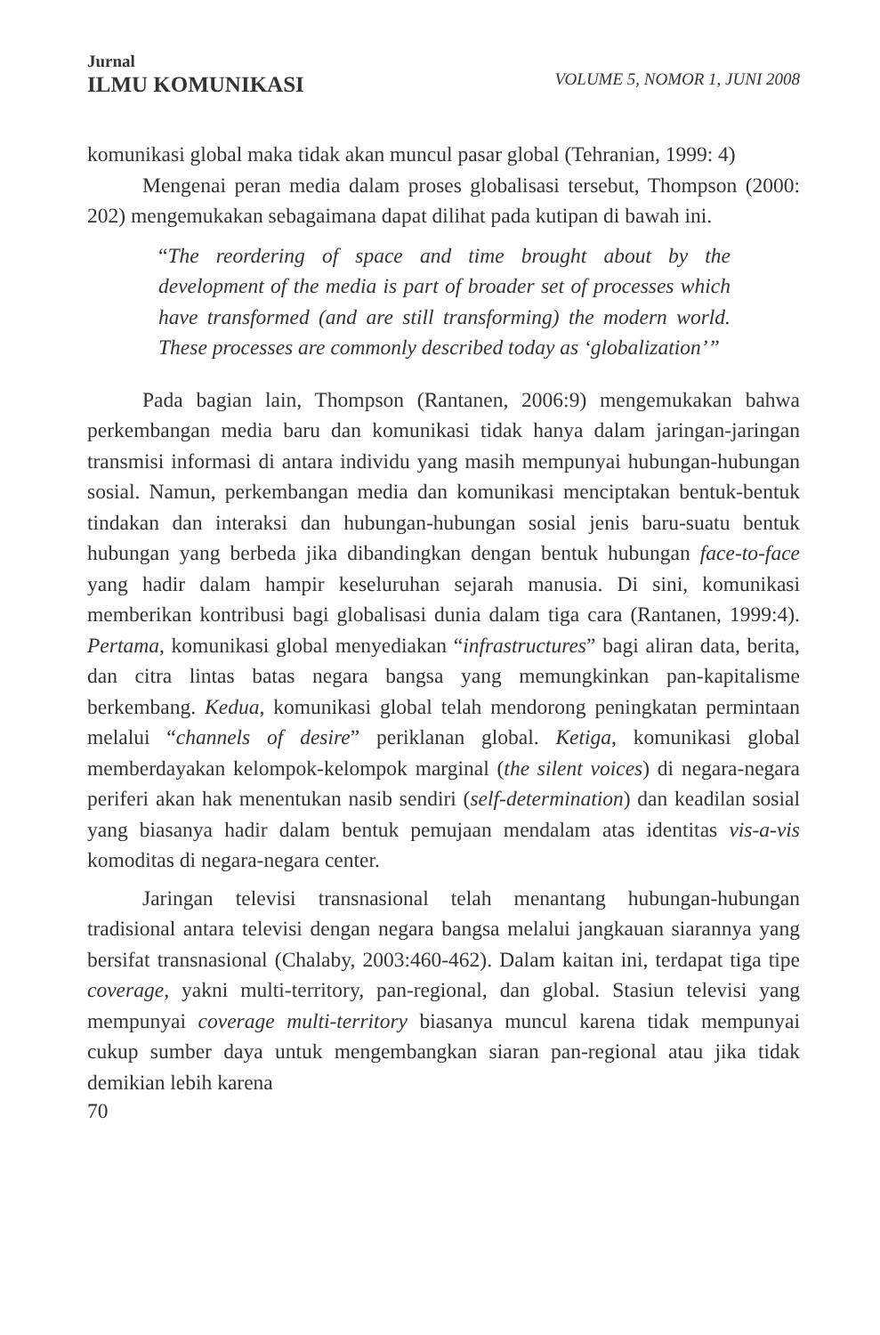Jurnal
ILMU KOMUNIKASI
VOLUME 5, NOMOR 1, JUNI 2008
komunikasi global maka tidak akan muncul pasar global (Tehranian, 1999: 4)
Mengenai peran media dalam proses globalisasi tersebut, Thompson (2000: 202) mengemukakan sebagaimana dapat dilihat pada kutipan di bawah ini.
“The reordering of space and time brought about by the development of the media is part of broader set of processes which have transformed (and are still transforming) the modern world. These processes are commonly described today as ‘globalization’”
Pada bagian lain, Thompson (Rantanen, 2006:9) mengemukakan bahwa perkembangan media baru dan komunikasi tidak hanya dalam jaringan-jaringan transmisi informasi di antara individu yang masih mempunyai hubungan-hubungan sosial. Namun, perkembangan media dan komunikasi menciptakan bentuk-bentuk tindakan dan interaksi dan hubungan-hubungan sosial jenis baru-suatu bentuk hubungan yang berbeda jika dibandingkan dengan bentuk hubungan face-to-face yang hadir dalam hampir keseluruhan sejarah manusia. Di sini, komunikasi memberikan kontribusi bagi globalisasi dunia dalam tiga cara (Rantanen, 1999:4). Pertama, komunikasi global menyediakan “infrastructures” bagi aliran data, berita, dan citra lintas batas negara bangsa yang memungkinkan pan-kapitalisme berkembang. Kedua, komunikasi global telah mendorong peningkatan permintaan melalui “channels of desire” periklanan global. Ketiga, komunikasi global memberdayakan kelompok-kelompok marginal (the silent voices) di negara-negara periferi akan hak menentukan nasib sendiri (self-determination) dan keadilan sosial yang biasanya hadir dalam bentuk pemujaan mendalam atas identitas vis-a-vis komoditas di negara-negara center.
Jaringan televisi transnasional telah menantang hubungan-hubungan tradisional antara televisi dengan negara bangsa melalui jangkauan siarannya yang bersifat transnasional (Chalaby, 2003:460-462). Dalam kaitan ini, terdapat tiga tipe coverage, yakni multi-territory, pan-regional, dan global. Stasiun televisi yang mempunyai coverage multi-territory biasanya muncul karena tidak mempunyai cukup sumber daya untuk mengembangkan siaran pan-regional atau jika tidak demikian lebih karena
70